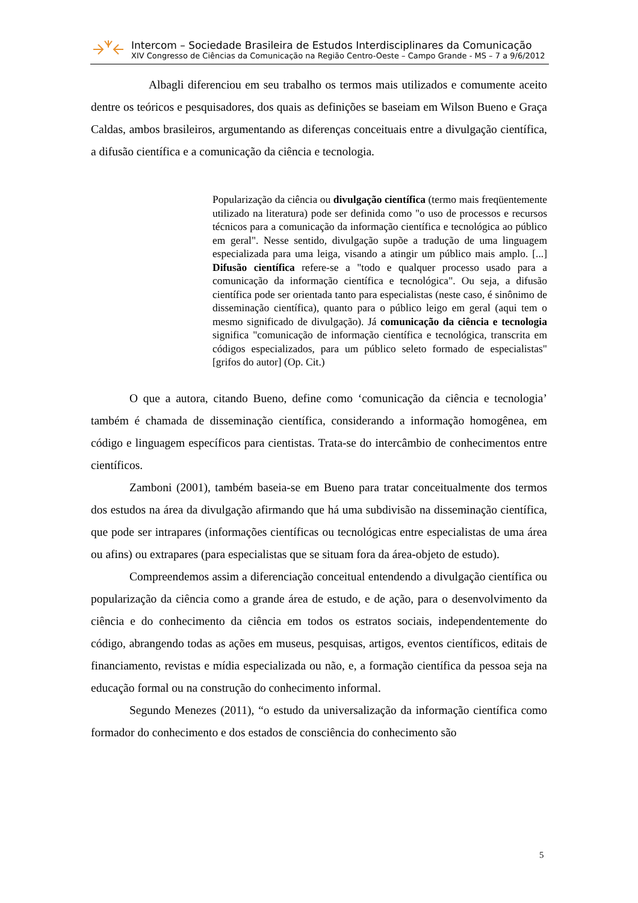Intercom – Sociedade Brasileira de Estudos Interdisciplinares da Comunicação
XIV Congresso de Ciências da Comunicação na Região Centro-Oeste – Campo Grande - MS – 7 a 9/6/2012
Albagli diferenciou em seu trabalho os termos mais utilizados e comumente aceito dentre os teóricos e pesquisadores, dos quais as definições se baseiam em Wilson Bueno e Graça Caldas, ambos brasileiros, argumentando as diferenças conceituais entre a divulgação científica, a difusão científica e a comunicação da ciência e tecnologia.
Popularização da ciência ou divulgação científica (termo mais freqüentemente utilizado na literatura) pode ser definida como "o uso de processos e recursos técnicos para a comunicação da informação científica e tecnológica ao público em geral". Nesse sentido, divulgação supõe a tradução de uma linguagem especializada para uma leiga, visando a atingir um público mais amplo. [...] Difusão científica refere-se a "todo e qualquer processo usado para a comunicação da informação científica e tecnológica". Ou seja, a difusão científica pode ser orientada tanto para especialistas (neste caso, é sinônimo de disseminação científica), quanto para o público leigo em geral (aqui tem o mesmo significado de divulgação). Já comunicação da ciência e tecnologia significa "comunicação de informação científica e tecnológica, transcrita em códigos especializados, para um público seleto formado de especialistas" [grifos do autor] (Op. Cit.)
O que a autora, citando Bueno, define como ‘comunicação da ciência e tecnologia’ também é chamada de disseminação científica, considerando a informação homogênea, em código e linguagem específicos para cientistas. Trata-se do intercâmbio de conhecimentos entre científicos.
Zamboni (2001), também baseia-se em Bueno para tratar conceitualmente dos termos dos estudos na área da divulgação afirmando que há uma subdivisão na disseminação científica, que pode ser intrapares (informações científicas ou tecnológicas entre especialistas de uma área ou afins) ou extrapares (para especialistas que se situam fora da área-objeto de estudo).
Compreendemos assim a diferenciação conceitual entendendo a divulgação científica ou popularização da ciência como a grande área de estudo, e de ação, para o desenvolvimento da ciência e do conhecimento da ciência em todos os estratos sociais, independentemente do código, abrangendo todas as ações em museus, pesquisas, artigos, eventos científicos, editais de financiamento, revistas e mídia especializada ou não, e, a formação científica da pessoa seja na educação formal ou na construção do conhecimento informal.
Segundo Menezes (2011), “o estudo da universalização da informação científica como formador do conhecimento e dos estados de consciência do conhecimento são
5